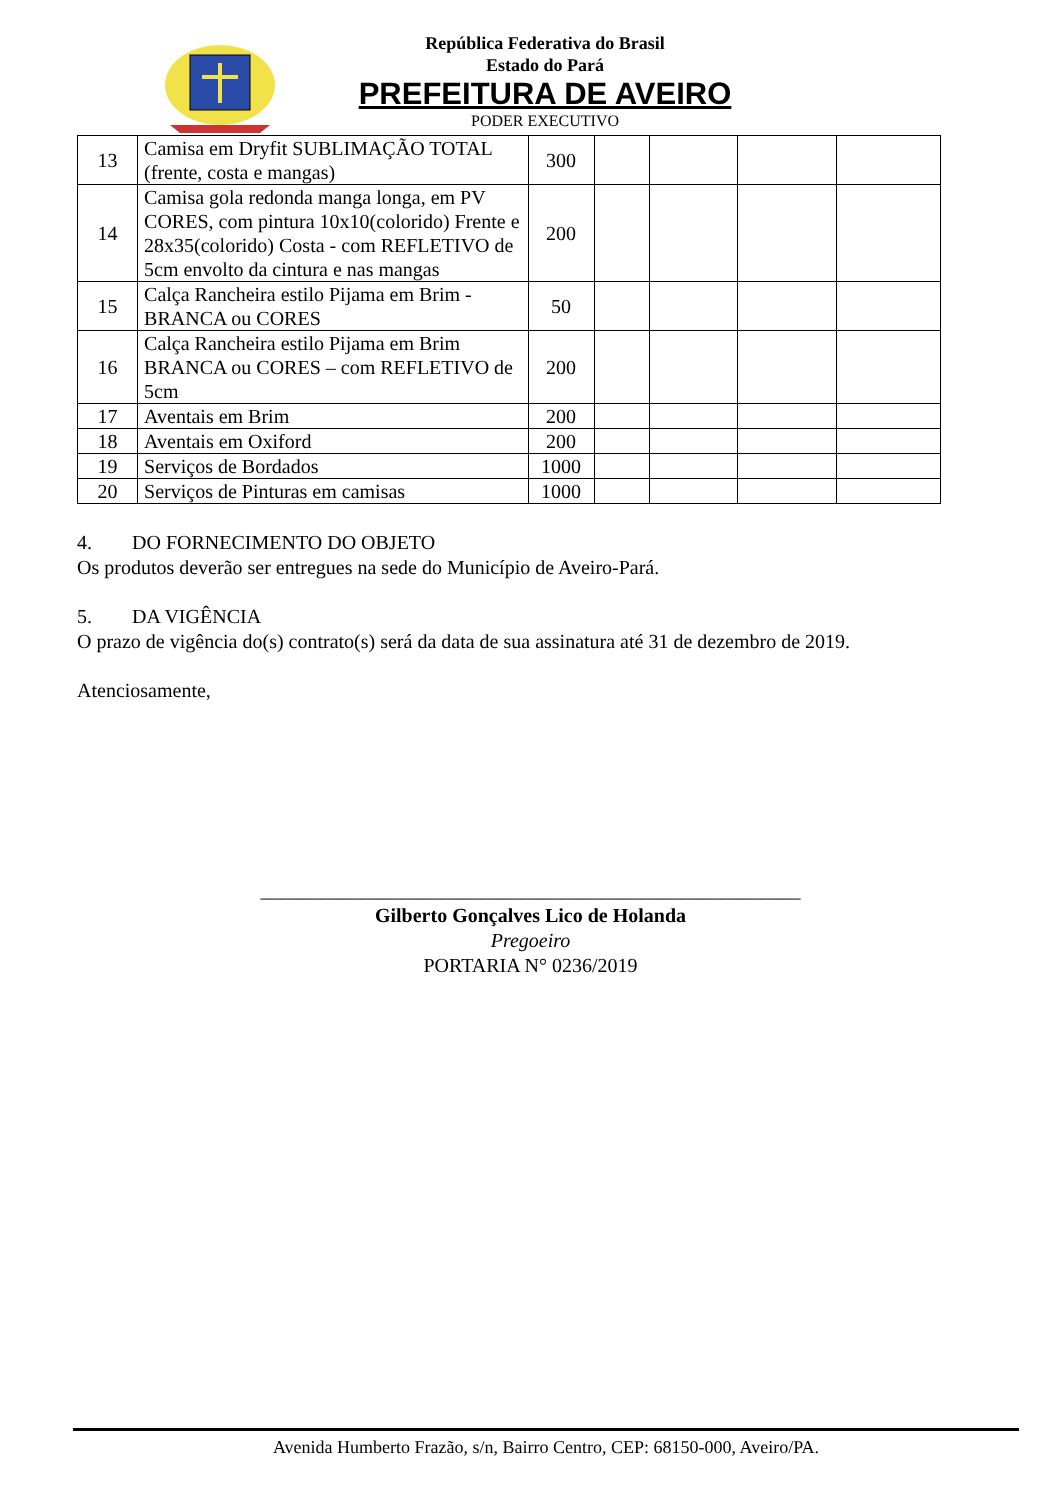República Federativa do Brasil
Estado do Pará
PREFEITURA DE AVEIRO
PODER EXECUTIVO
| 13 | Camisa em Dryfit SUBLIMAÇÃO TOTAL (frente, costa e mangas) | 300 | | | | |
| 14 | Camisa gola redonda manga longa, em PV CORES, com pintura 10x10(colorido) Frente e 28x35(colorido) Costa - com REFLETIVO de 5cm envolto da cintura e nas mangas | 200 | | | | |
| 15 | Calça Rancheira estilo Pijama em Brim - BRANCA ou CORES | 50 | | | | |
| 16 | Calça Rancheira estilo Pijama em Brim BRANCA ou CORES – com REFLETIVO de 5cm | 200 | | | | |
| 17 | Aventais em Brim | 200 | | | | |
| 18 | Aventais em Oxiford | 200 | | | | |
| 19 | Serviços de Bordados | 1000 | | | | |
| 20 | Serviços de Pinturas em camisas | 1000 | | | | |
4. DO FORNECIMENTO DO OBJETO
Os produtos deverão ser entregues na sede do Município de Aveiro-Pará.
5. DA VIGÊNCIA
O prazo de vigência do(s) contrato(s) será da data de sua assinatura até 31 de dezembro de 2019.
Atenciosamente,
______________________________________________________
Gilberto Gonçalves Lico de Holanda
Pregoeiro
PORTARIA N° 0236/2019
Avenida Humberto Frazão, s/n, Bairro Centro, CEP: 68150-000, Aveiro/PA.